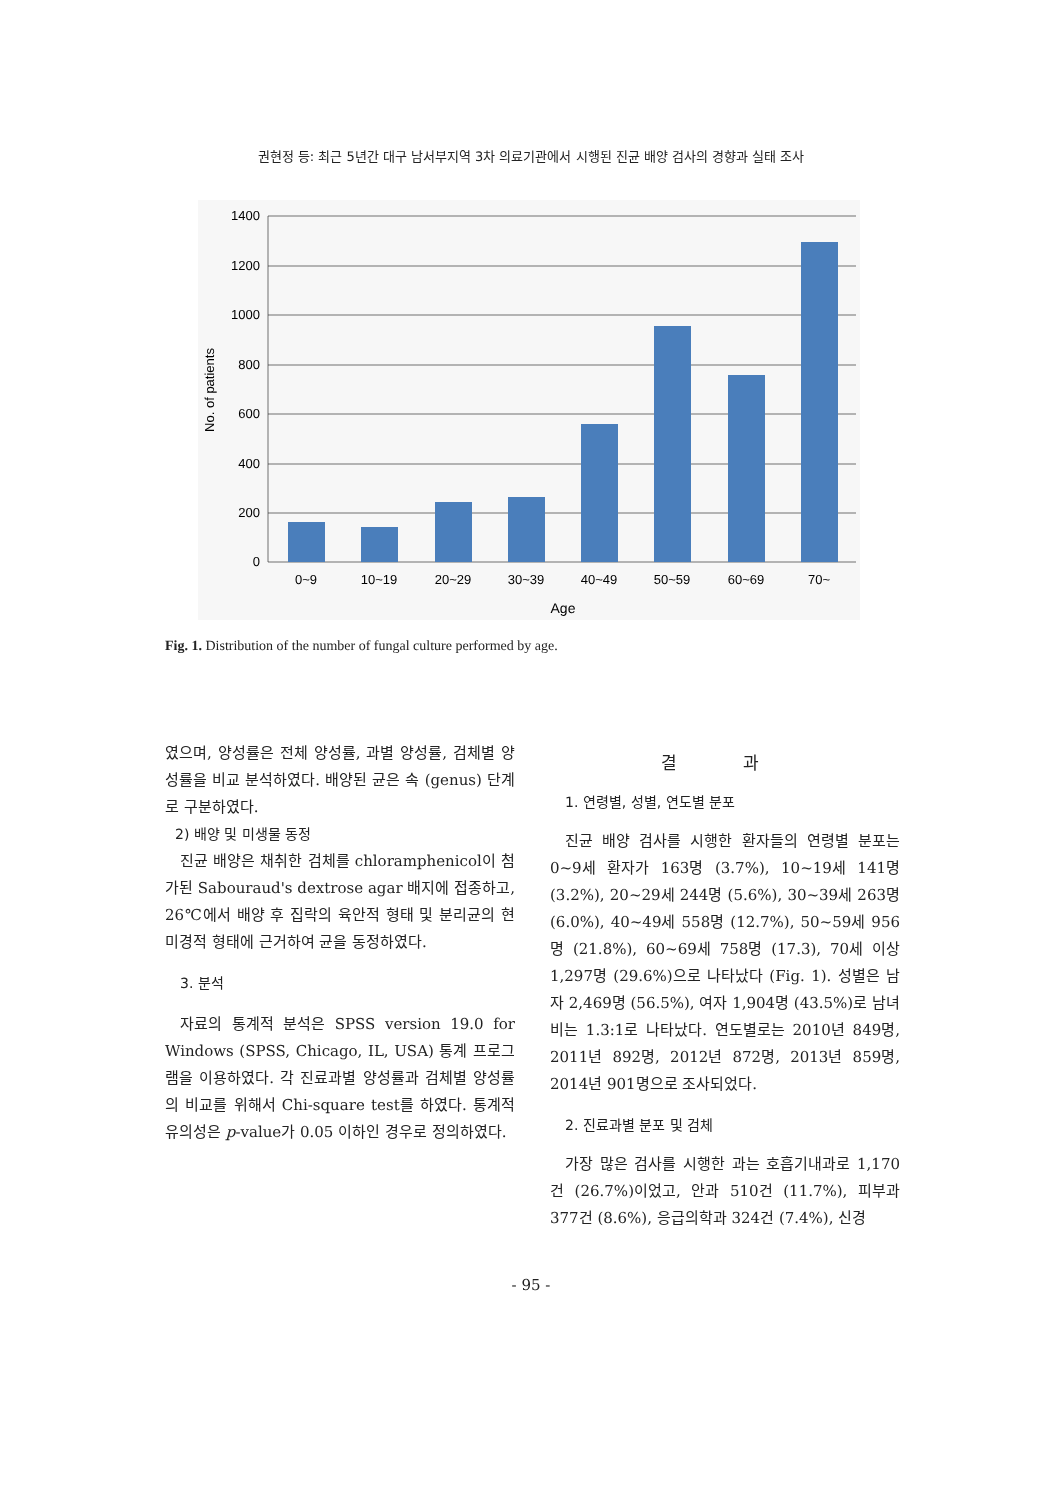권현정 등: 최근 5년간 대구 남서부지역 3차 의료기관에서 시행된 진균 배양 검사의 경향과 실태 조사
1400
1200
1000
800
600
400
200
0
0~9
10~19
20~29
30~39
40~49
50~59
60~69
70~
Age
No. of patients
Fig. 1. Distribution of the number of fungal culture performed by age.
였으며, 양성률은 전체 양성률, 과별 양성률, 검체별 양성률을 비교 분석하였다. 배양된 균은 속 (genus) 단계로 구분하였다.
2) 배양 및 미생물 동정
진균 배양은 채취한 검체를 chloramphenicol이 첨가된 Sabouraud's dextrose agar 배지에 접종하고, 26℃에서 배양 후 집락의 육안적 형태 및 분리균의 현미경적 형태에 근거하여 균을 동정하였다.
3. 분석
자료의 통계적 분석은 SPSS version 19.0 for Windows (SPSS, Chicago, IL, USA) 통계 프로그램을 이용하였다. 각 진료과별 양성률과 검체별 양성률의 비교를 위해서 Chi-square test를 하였다. 통계적 유의성은 p-value가 0.05 이하인 경우로 정의하였다.
결 과
1. 연령별, 성별, 연도별 분포
진균 배양 검사를 시행한 환자들의 연령별 분포는 0~9세 환자가 163명 (3.7%), 10~19세 141명 (3.2%), 20~29세 244명 (5.6%), 30~39세 263명 (6.0%), 40~49세 558명 (12.7%), 50~59세 956명 (21.8%), 60~69세 758명 (17.3), 70세 이상 1,297명 (29.6%)으로 나타났다 (Fig. 1). 성별은 남자 2,469명 (56.5%), 여자 1,904명 (43.5%)로 남녀 비는 1.3:1로 나타났다. 연도별로는 2010년 849명, 2011년 892명, 2012년 872명, 2013년 859명, 2014년 901명으로 조사되었다.
2. 진료과별 분포 및 검체
가장 많은 검사를 시행한 과는 호흡기내과로 1,170건 (26.7%)이었고, 안과 510건 (11.7%), 피부과 377건 (8.6%), 응급의학과 324건 (7.4%), 신경
- 95 -